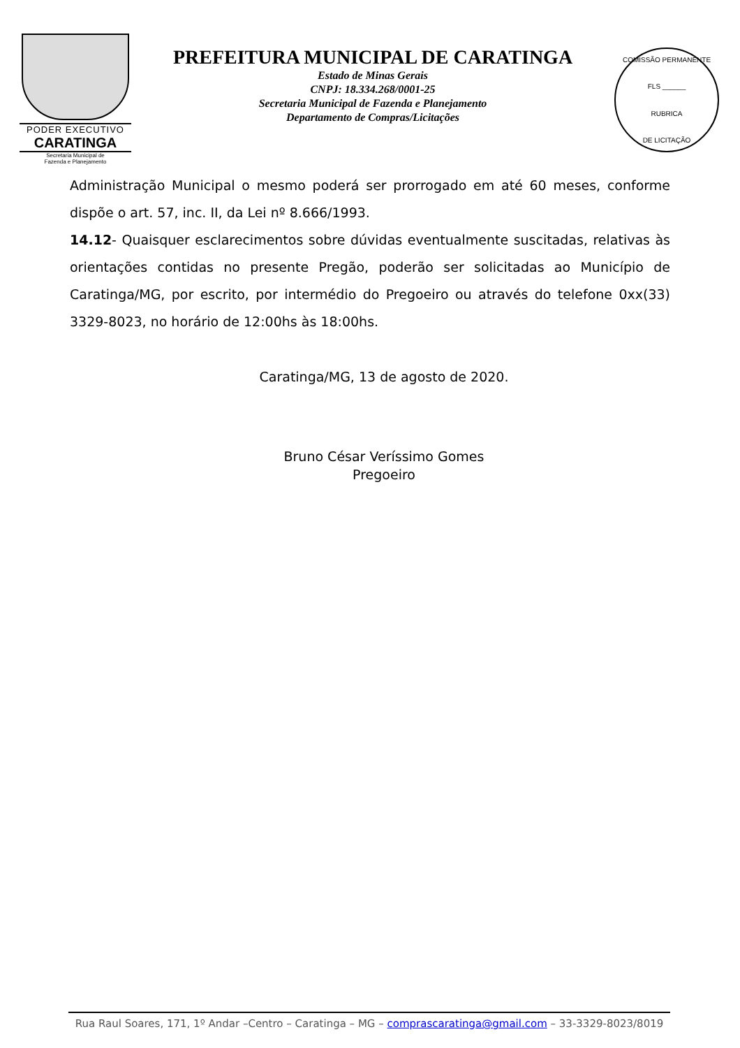PODER EXECUTIVO
CARATINGA
Secretaria Municipal de
Fazenda e Planejamento
PREFEITURA MUNICIPAL DE CARATINGA
Estado de Minas Gerais
CNPJ: 18.334.268/0001-25
Secretaria Municipal de Fazenda e Planejamento
Departamento de Compras/Licitações
COMISSÃO PERMANENTE
FLS ______
RUBRICA
DE LICITAÇÃO
Administração Municipal o mesmo poderá ser prorrogado em até 60 meses, conforme dispõe o art. 57, inc. II, da Lei nº 8.666/1993.
14.12- Quaisquer esclarecimentos sobre dúvidas eventualmente suscitadas, relativas às orientações contidas no presente Pregão, poderão ser solicitadas ao Município de Caratinga/MG, por escrito, por intermédio do Pregoeiro ou através do telefone 0xx(33) 3329-8023, no horário de 12:00hs às 18:00hs.
Caratinga/MG, 13 de agosto de 2020.
Bruno César Veríssimo Gomes
Pregoeiro
Rua Raul Soares, 171, 1º Andar –Centro – Caratinga – MG – comprascaratinga@gmail.com – 33-3329-8023/8019